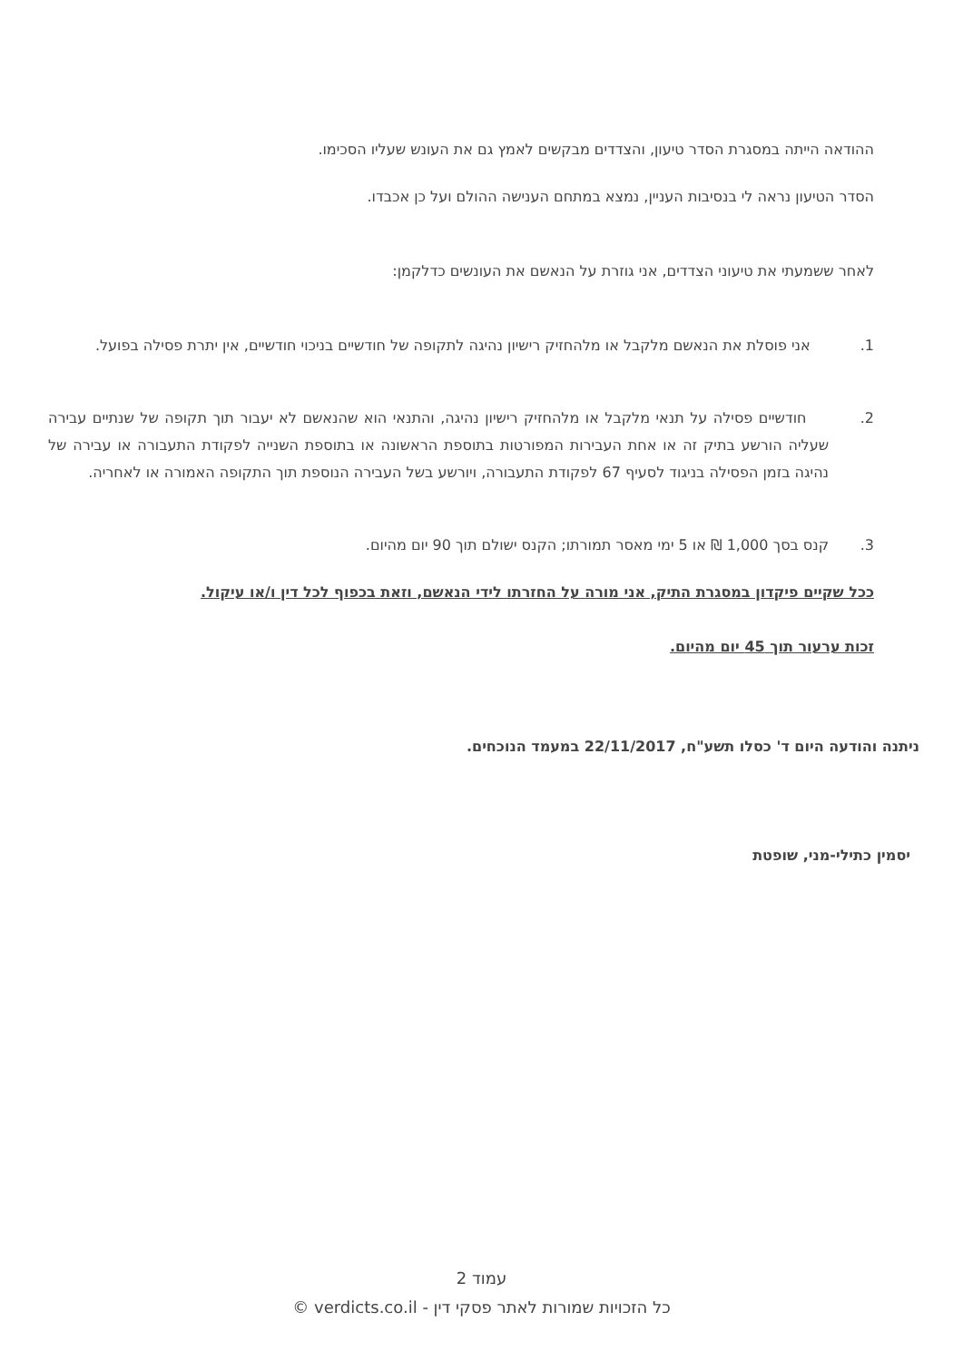ההודאה הייתה במסגרת הסדר טיעון, והצדדים מבקשים לאמץ גם את העונש שעליו הסכימו.
הסדר הטיעון נראה לי בנסיבות העניין, נמצא במתחם הענישה ההולם ועל כן אכבדו.
לאחר ששמעתי את טיעוני הצדדים, אני גוזרת על הנאשם את העונשים כדלקמן:
1. אני פוסלת את הנאשם מלקבל או מלהחזיק רישיון נהיגה לתקופה של חודשיים בניכוי חודשיים, אין יתרת פסילה בפועל.
2. חודשיים פסילה על תנאי מלקבל או מלהחזיק רישיון נהיגה, והתנאי הוא שהנאשם לא יעבור תוך תקופה של שנתיים עבירה שעליה הורשע בתיק זה או אחת העבירות המפורטות בתוספת הראשונה או בתוספת השנייה לפקודת התעבורה או עבירה של נהיגה בזמן הפסילה בניגוד לסעיף 67 לפקודת התעבורה, ויורשע בשל העבירה הנוספת תוך התקופה האמורה או לאחריה.
3. קנס בסך 1,000 ₪ או 5 ימי מאסר תמורתו; הקנס ישולם תוך 90 יום מהיום.
ככל שקיים פיקדון במסגרת התיק, אני מורה על החזרתו לידי הנאשם, וזאת בכפוף לכל דין ו/או עיקול.
זכות ערעור תוך 45 יום מהיום.
ניתנה והודעה היום ד' כסלו תשע"ח, 22/11/2017 במעמד הנוכחים.
יסמין כתילי-מני, שופטת
עמוד 2
כל הזכויות שמורות לאתר פסקי דין - verdicts.co.il ©